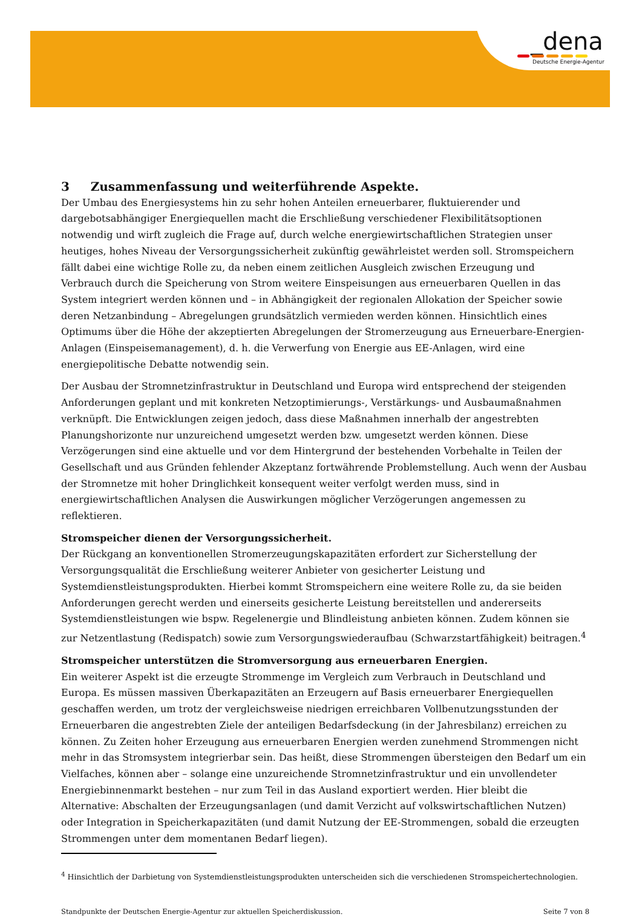_dena
Deutsche Energie-Agentur
3 Zusammenfassung und weiterführende Aspekte.
Der Umbau des Energiesystems hin zu sehr hohen Anteilen erneuerbarer, fluktuierender und dargebotsabhängiger Energiequellen macht die Erschließung verschiedener Flexibilitätsoptionen notwendig und wirft zugleich die Frage auf, durch welche energiewirtschaftlichen Strategien unser heutiges, hohes Niveau der Versorgungssicherheit zukünftig gewährleistet werden soll. Stromspeichern fällt dabei eine wichtige Rolle zu, da neben einem zeitlichen Ausgleich zwischen Erzeugung und Verbrauch durch die Speicherung von Strom weitere Einspeisungen aus erneuerbaren Quellen in das System integriert werden können und – in Abhängigkeit der regionalen Allokation der Speicher sowie deren Netzanbindung – Abregelungen grundsätzlich vermieden werden können. Hinsichtlich eines Optimums über die Höhe der akzeptierten Abregelungen der Stromerzeugung aus Erneuerbare-Energien-Anlagen (Einspeisemanagement), d. h. die Verwerfung von Energie aus EE-Anlagen, wird eine energiepolitische Debatte notwendig sein.
Der Ausbau der Stromnetzinfrastruktur in Deutschland und Europa wird entsprechend der steigenden Anforderungen geplant und mit konkreten Netzoptimierungs-, Verstärkungs- und Ausbaumaßnahmen verknüpft. Die Entwicklungen zeigen jedoch, dass diese Maßnahmen innerhalb der angestrebten Planungshorizonte nur unzureichend umgesetzt werden bzw. umgesetzt werden können. Diese Verzögerungen sind eine aktuelle und vor dem Hintergrund der bestehenden Vorbehalte in Teilen der Gesellschaft und aus Gründen fehlender Akzeptanz fortwährende Problemstellung. Auch wenn der Ausbau der Stromnetze mit hoher Dringlichkeit konsequent weiter verfolgt werden muss, sind in energiewirtschaftlichen Analysen die Auswirkungen möglicher Verzögerungen angemessen zu reflektieren.
Stromspeicher dienen der Versorgungssicherheit.
Der Rückgang an konventionellen Stromerzeugungskapazitäten erfordert zur Sicherstellung der Versorgungsqualität die Erschließung weiterer Anbieter von gesicherter Leistung und Systemdienstleistungsprodukten. Hierbei kommt Stromspeichern eine weitere Rolle zu, da sie beiden Anforderungen gerecht werden und einerseits gesicherte Leistung bereitstellen und andererseits Systemdienstleistungen wie bspw. Regelenergie und Blindleistung anbieten können. Zudem können sie zur Netzentlastung (Redispatch) sowie zum Versorgungswiederaufbau (Schwarzstartfähigkeit) beitragen.<sup>4</sup>
Stromspeicher unterstützen die Stromversorgung aus erneuerbaren Energien.
Ein weiterer Aspekt ist die erzeugte Strommenge im Vergleich zum Verbrauch in Deutschland und Europa. Es müssen massiven Überkapazitäten an Erzeugern auf Basis erneuerbarer Energiequellen geschaffen werden, um trotz der vergleichsweise niedrigen erreichbaren Vollbenutzungsstunden der Erneuerbaren die angestrebten Ziele der anteiligen Bedarfsdeckung (in der Jahresbilanz) erreichen zu können. Zu Zeiten hoher Erzeugung aus erneuerbaren Energien werden zunehmend Strommengen nicht mehr in das Stromsystem integrierbar sein. Das heißt, diese Strommengen übersteigen den Bedarf um ein Vielfaches, können aber – solange eine unzureichende Stromnetzinfrastruktur und ein unvollendeter Energiebinnenmarkt bestehen – nur zum Teil in das Ausland exportiert werden. Hier bleibt die Alternative: Abschalten der Erzeugungsanlagen (und damit Verzicht auf volkswirtschaftlichen Nutzen) oder Integration in Speicherkapazitäten (und damit Nutzung der EE-Strommengen, sobald die erzeugten Strommengen unter dem momentanen Bedarf liegen).
<sup>4</sup> Hinsichtlich der Darbietung von Systemdienstleistungsprodukten unterscheiden sich die verschiedenen Stromspeichertechnologien.
Standpunkte der Deutschen Energie-Agentur zur aktuellen Speicherdiskussion. Seite 7 von 8